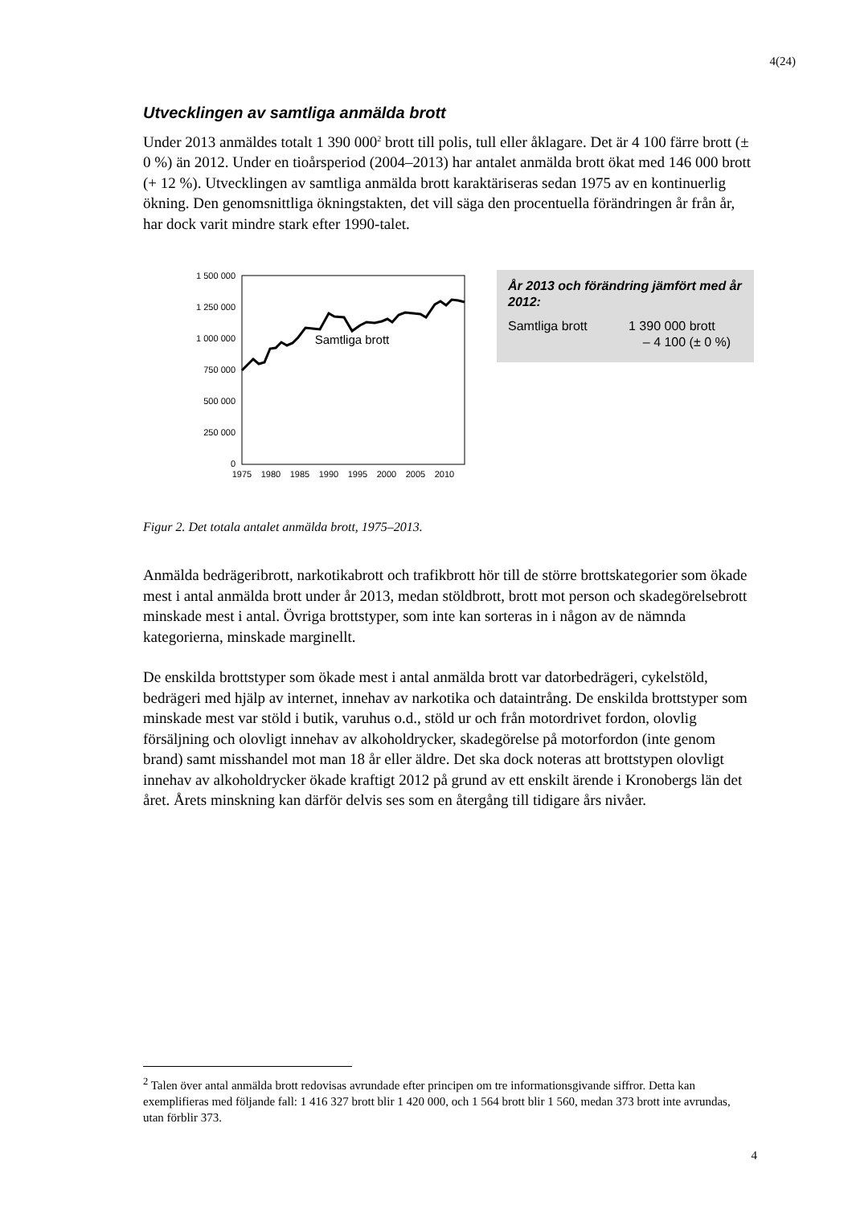4(24)
Utvecklingen av samtliga anmälda brott
Under 2013 anmäldes totalt 1 390 000<sup>2</sup> brott till polis, tull eller åklagare. Det är 4 100 färre brott (± 0 %) än 2012. Under en tioårsperiod (2004–2013) har antalet anmälda brott ökat med 146 000 brott (+ 12 %). Utvecklingen av samtliga anmälda brott karaktäriseras sedan 1975 av en kontinuerlig ökning. Den genomsnittliga ökningstakten, det vill säga den procentuella förändringen år från år, har dock varit mindre stark efter 1990-talet.
1 500 000
1 250 000
1 000 000
750 000
500 000
250 000
0
1975
1980
1985
1990
1995
2000
2005
2010
Samtliga brott
År 2013 och förändring jämfört med år 2012:
Samtliga brott 1 390 000 brott
– 4 100 (± 0 %)
Figur 2. Det totala antalet anmälda brott, 1975–2013.
Anmälda bedrägeribrott, narkotikabrott och trafikbrott hör till de större brottskategorier som ökade mest i antal anmälda brott under år 2013, medan stöldbrott, brott mot person och skadegörelsebrott minskade mest i antal. Övriga brottstyper, som inte kan sorteras in i någon av de nämnda kategorierna, minskade marginellt.
De enskilda brottstyper som ökade mest i antal anmälda brott var datorbedrägeri, cykelstöld, bedrägeri med hjälp av internet, innehav av narkotika och dataintrång. De enskilda brottstyper som minskade mest var stöld i butik, varuhus o.d., stöld ur och från motordrivet fordon, olovlig försäljning och olovligt innehav av alkoholdrycker, skadegörelse på motorfordon (inte genom brand) samt misshandel mot man 18 år eller äldre. Det ska dock noteras att brottstypen olovligt innehav av alkoholdrycker ökade kraftigt 2012 på grund av ett enskilt ärende i Kronobergs län det året. Årets minskning kan därför delvis ses som en återgång till tidigare års nivåer.
<sup>2</sup> Talen över antal anmälda brott redovisas avrundade efter principen om tre informationsgivande siffror. Detta kan exemplifieras med följande fall: 1 416 327 brott blir 1 420 000, och 1 564 brott blir 1 560, medan 373 brott inte avrundas, utan förblir 373.
4